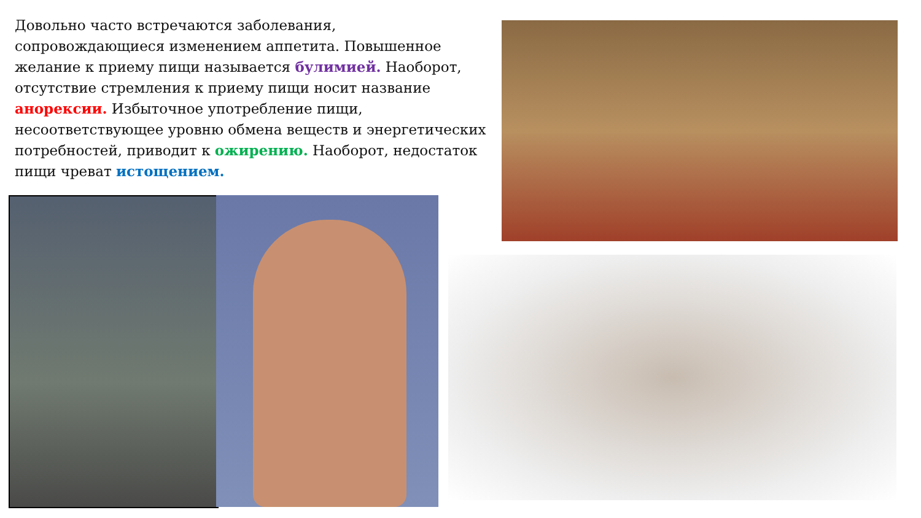Довольно часто встречаются заболевания, сопровождающиеся изменением аппетита. Повышенное желание к приему пищи называется булимией. Наоборот, отсутствие стремления к приему пищи носит название анорексии. Избыточное употребление пищи, несоответствующее уровню обмена веществ и энергетических потребностей, приводит к ожирению. Наоборот, недостаток пищи чреват истощением.